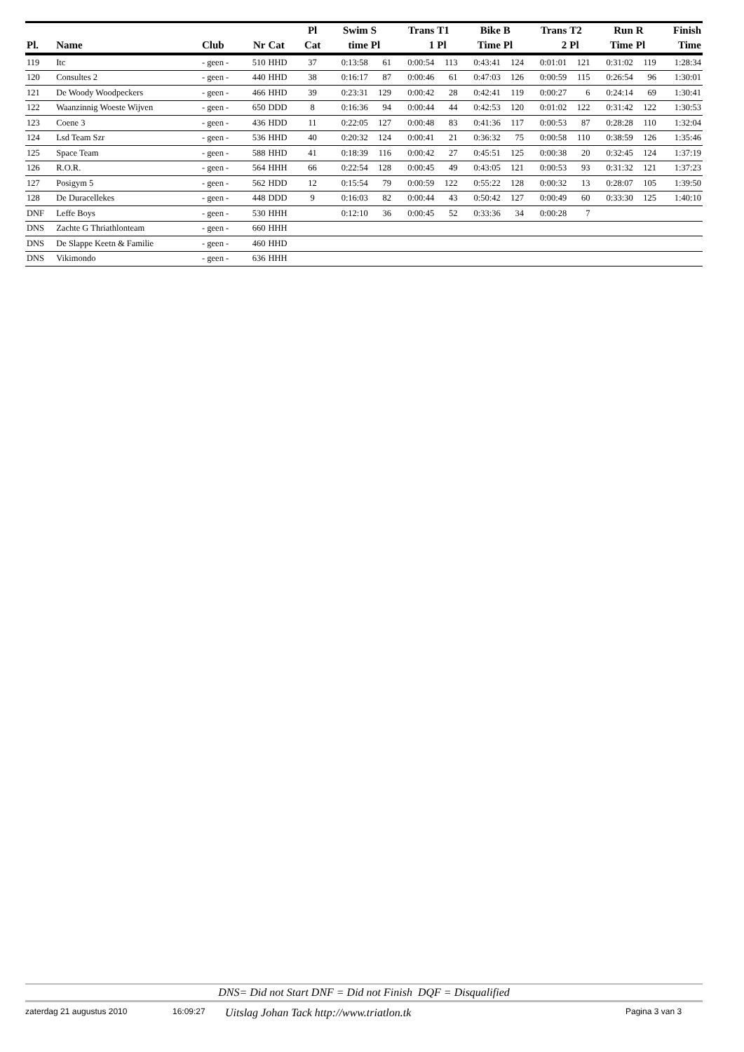| Pl. | Name | Club | Nr | Cat | Pl Cat | Swim time | S Pl | Trans 1 | T1 Pl | Bike Time | B Pl | Trans 2 | T2 Pl | Run Time | R Pl | Finish Time |
| --- | --- | --- | --- | --- | --- | --- | --- | --- | --- | --- | --- | --- | --- | --- | --- | --- |
| 119 | Itc | - geen - | 510 | HHD | 37 | 0:13:58 | 61 | 0:00:54 | 113 | 0:43:41 | 124 | 0:01:01 | 121 | 0:31:02 | 119 | 1:28:34 |
| 120 | Consultes 2 | - geen - | 440 | HHD | 38 | 0:16:17 | 87 | 0:00:46 | 61 | 0:47:03 | 126 | 0:00:59 | 115 | 0:26:54 | 96 | 1:30:01 |
| 121 | De Woody Woodpeckers | - geen - | 466 | HHD | 39 | 0:23:31 | 129 | 0:00:42 | 28 | 0:42:41 | 119 | 0:00:27 | 6 | 0:24:14 | 69 | 1:30:41 |
| 122 | Waanzinnig Woeste Wijven | - geen - | 650 | DDD | 8 | 0:16:36 | 94 | 0:00:44 | 44 | 0:42:53 | 120 | 0:01:02 | 122 | 0:31:42 | 122 | 1:30:53 |
| 123 | Coene 3 | - geen - | 436 | HDD | 11 | 0:22:05 | 127 | 0:00:48 | 83 | 0:41:36 | 117 | 0:00:53 | 87 | 0:28:28 | 110 | 1:32:04 |
| 124 | Lsd Team Szr | - geen - | 536 | HHD | 40 | 0:20:32 | 124 | 0:00:41 | 21 | 0:36:32 | 75 | 0:00:58 | 110 | 0:38:59 | 126 | 1:35:46 |
| 125 | Space Team | - geen - | 588 | HHD | 41 | 0:18:39 | 116 | 0:00:42 | 27 | 0:45:51 | 125 | 0:00:38 | 20 | 0:32:45 | 124 | 1:37:19 |
| 126 | R.O.R. | - geen - | 564 | HHH | 66 | 0:22:54 | 128 | 0:00:45 | 49 | 0:43:05 | 121 | 0:00:53 | 93 | 0:31:32 | 121 | 1:37:23 |
| 127 | Posigym 5 | - geen - | 562 | HDD | 12 | 0:15:54 | 79 | 0:00:59 | 122 | 0:55:22 | 128 | 0:00:32 | 13 | 0:28:07 | 105 | 1:39:50 |
| 128 | De Duracellekes | - geen - | 448 | DDD | 9 | 0:16:03 | 82 | 0:00:44 | 43 | 0:50:42 | 127 | 0:00:49 | 60 | 0:33:30 | 125 | 1:40:10 |
| DNF | Leffe Boys | - geen - | 530 | HHH | | 0:12:10 | 36 | 0:00:45 | 52 | 0:33:36 | 34 | 0:00:28 | 7 | | | |
| DNS | Zachte G Thriathlonteam | - geen - | 660 | HHH | | | | | | | | | | | | |
| DNS | De Slappe Keetn & Familie | - geen - | 460 | HHD | | | | | | | | | | | | |
| DNS | Vikimondo | - geen - | 636 | HHH | | | | | | | | | | | | |
DNS= Did not Start DNF = Did not Finish DQF = Disqualified
zaterdag 21 augustus 2010 16:09:27 Uitslag Johan Tack http://www.triatlon.tk Pagina 3 van 3